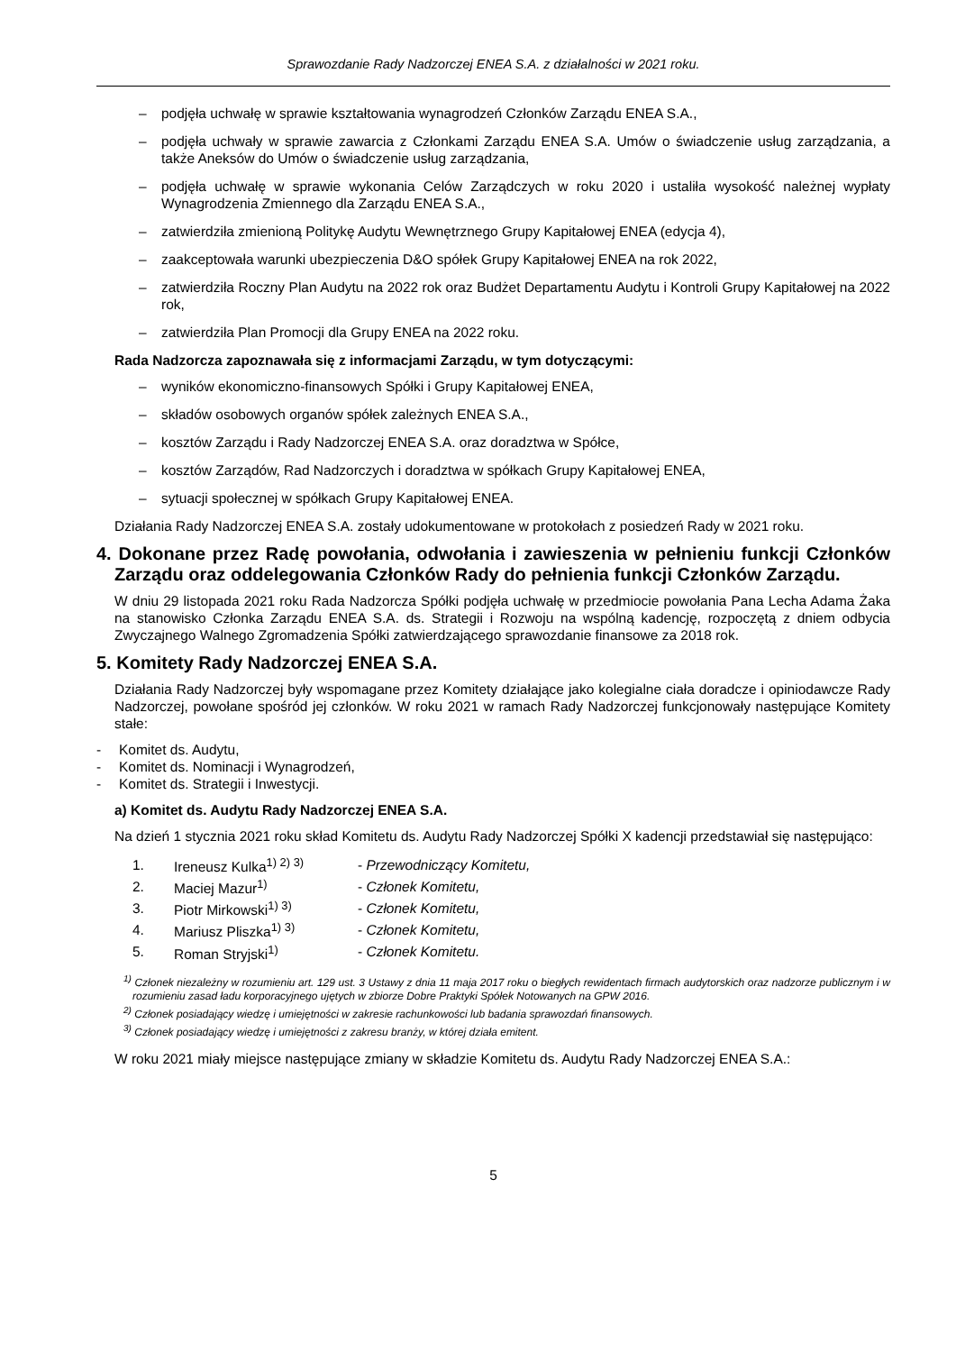Sprawozdanie Rady Nadzorczej ENEA S.A. z działalności w 2021 roku.
– podjęła uchwałę w sprawie kształtowania wynagrodzeń Członków Zarządu ENEA S.A.,
– podjęła uchwały w sprawie zawarcia z Członkami Zarządu ENEA S.A. Umów o świadczenie usług zarządzania, a także Aneksów do Umów o świadczenie usług zarządzania,
– podjęła uchwałę w sprawie wykonania Celów Zarządczych w roku 2020 i ustaliła wysokość należnej wypłaty Wynagrodzenia Zmiennego dla Zarządu ENEA S.A.,
– zatwierdziła zmienioną Politykę Audytu Wewnętrznego Grupy Kapitałowej ENEA (edycja 4),
– zaakceptowała warunki ubezpieczenia D&O spółek Grupy Kapitałowej ENEA na rok 2022,
– zatwierdziła Roczny Plan Audytu na 2022 rok oraz Budżet Departamentu Audytu i Kontroli Grupy Kapitałowej na 2022 rok,
– zatwierdziła Plan Promocji dla Grupy ENEA na 2022 roku.
Rada Nadzorcza zapoznawała się z informacjami Zarządu, w tym dotyczącymi:
– wyników ekonomiczno-finansowych Spółki i Grupy Kapitałowej ENEA,
– składów osobowych organów spółek zależnych ENEA S.A.,
– kosztów Zarządu i Rady Nadzorczej ENEA S.A. oraz doradztwa w Spółce,
– kosztów Zarządów, Rad Nadzorczych i doradztwa w spółkach Grupy Kapitałowej ENEA,
– sytuacji społecznej w spółkach Grupy Kapitałowej ENEA.
Działania Rady Nadzorczej ENEA S.A. zostały udokumentowane w protokołach z posiedzeń Rady w 2021 roku.
4. Dokonane przez Radę powołania, odwołania i zawieszenia w pełnieniu funkcji Członków Zarządu oraz oddelegowania Członków Rady do pełnienia funkcji Członków Zarządu.
W dniu 29 listopada 2021 roku Rada Nadzorcza Spółki podjęła uchwałę w przedmiocie powołania Pana Lecha Adama Żaka na stanowisko Członka Zarządu ENEA S.A. ds. Strategii i Rozwoju na wspólną kadencję, rozpoczętą z dniem odbycia Zwyczajnego Walnego Zgromadzenia Spółki zatwierdzającego sprawozdanie finansowe za 2018 rok.
5. Komitety Rady Nadzorczej ENEA S.A.
Działania Rady Nadzorczej były wspomagane przez Komitety działające jako kolegialne ciała doradcze i opiniodawcze Rady Nadzorczej, powołane spośród jej członków. W roku 2021 w ramach Rady Nadzorczej funkcjonowały następujące Komitety stałe:
- Komitet ds. Audytu,
- Komitet ds. Nominacji i Wynagrodzeń,
- Komitet ds. Strategii i Inwestycji.
a) Komitet ds. Audytu Rady Nadzorczej ENEA S.A.
Na dzień 1 stycznia 2021 roku skład Komitetu ds. Audytu Rady Nadzorczej Spółki X kadencji przedstawiał się następująco:
| 1. | Ireneusz Kulka<sup>1) 2) 3)</sup> | - Przewodniczący Komitetu, |
| 2. | Maciej Mazur<sup>1)</sup> | - Członek Komitetu, |
| 3. | Piotr Mirkowski<sup>1) 3)</sup> | - Członek Komitetu, |
| 4. | Mariusz Pliszka<sup>1) 3)</sup> | - Członek Komitetu, |
| 5. | Roman Stryjski<sup>1)</sup> | - Członek Komitetu. |
<sup>1)</sup> Członek niezależny w rozumieniu art. 129 ust. 3 Ustawy z dnia 11 maja 2017 roku o biegłych rewidentach firmach audytorskich oraz nadzorze publicznym i w rozumieniu zasad ładu korporacyjnego ujętych w zbiorze Dobre Praktyki Spółek Notowanych na GPW 2016.
<sup>2)</sup> Członek posiadający wiedzę i umiejętności w zakresie rachunkowości lub badania sprawozdań finansowych.
<sup>3)</sup> Członek posiadający wiedzę i umiejętności z zakresu branży, w której działa emitent.
W roku 2021 miały miejsce następujące zmiany w składzie Komitetu ds. Audytu Rady Nadzorczej ENEA S.A.:
5